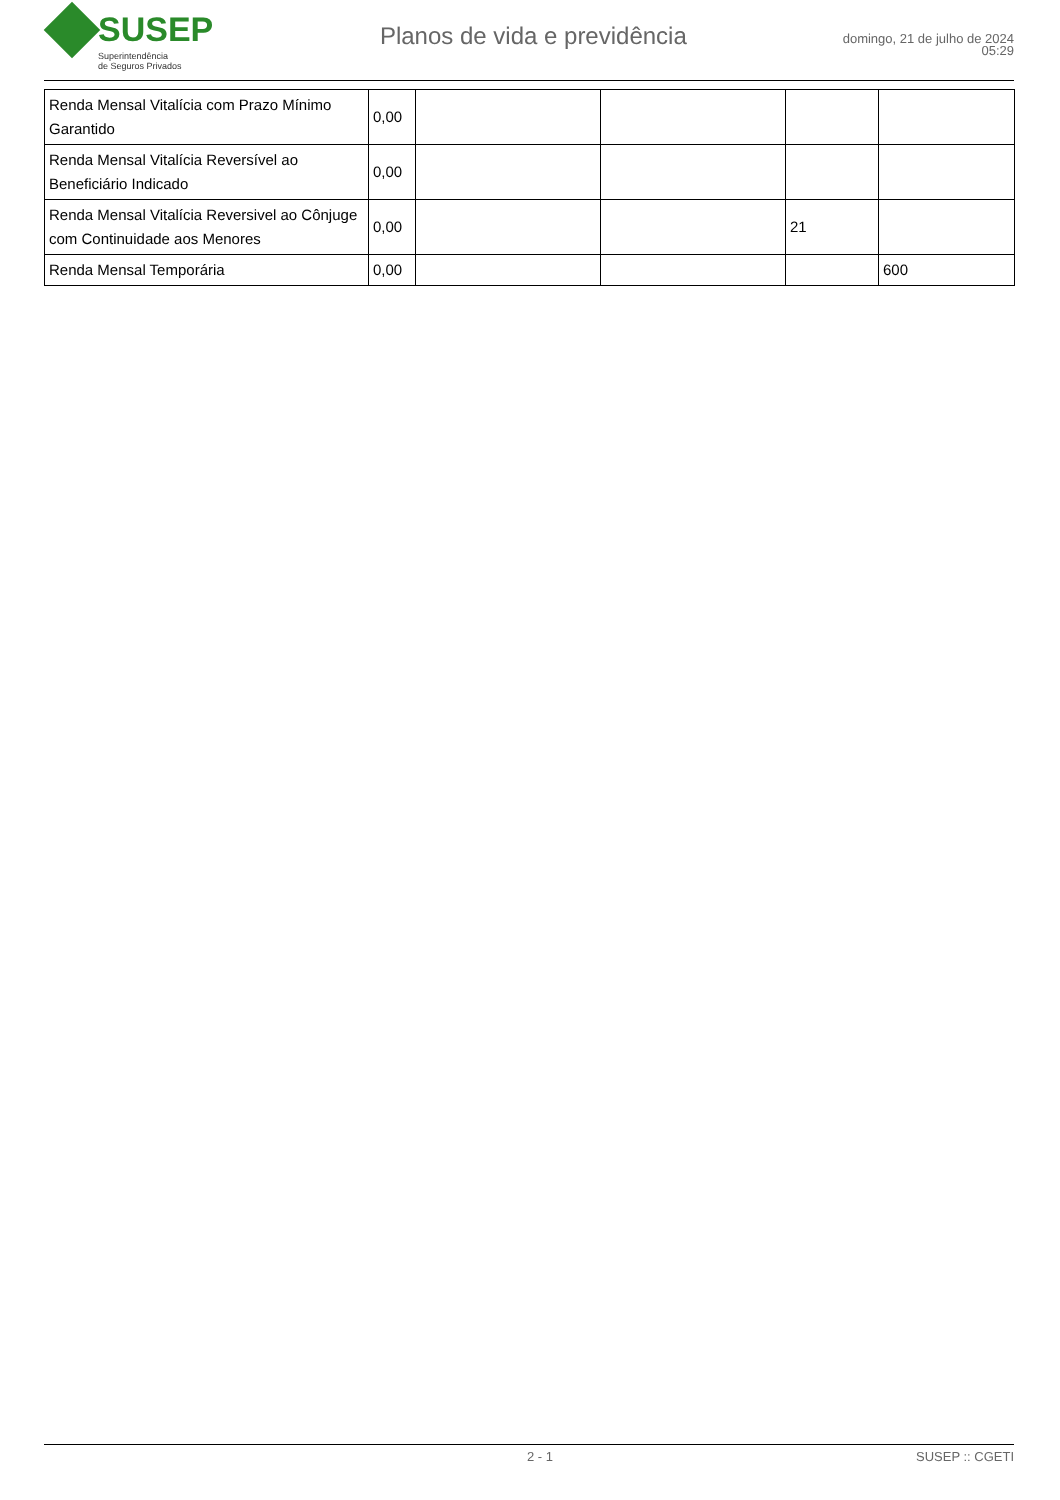SUSEP
Superintendência
de Seguros Privados
Planos de vida e previdência
domingo, 21 de julho de 2024
05:29
| Renda Mensal Vitalícia com Prazo Mínimo Garantido | 0,00 | | | | |
| Renda Mensal Vitalícia Reversível ao Beneficiário Indicado | 0,00 | | | | |
| Renda Mensal Vitalícia Reversivel ao Cônjuge com Continuidade aos Menores | 0,00 | | | 21 | |
| Renda Mensal Temporária | 0,00 | | | | 600 |
2 - 1 SUSEP :: CGETI